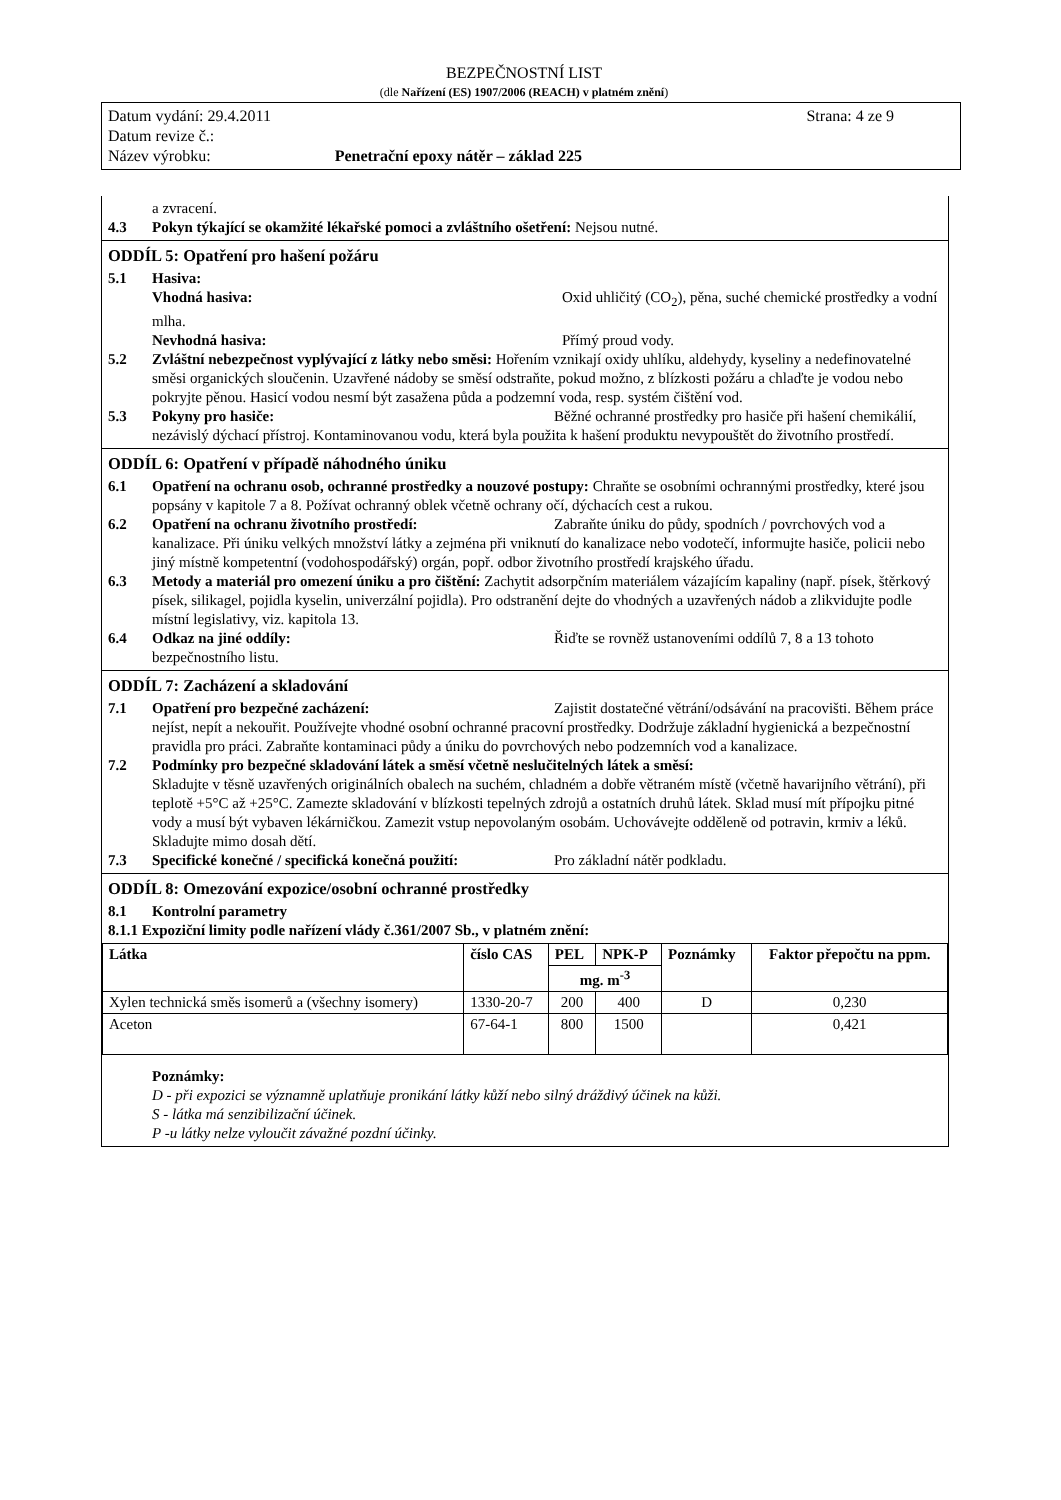BEZPEČNOSTNÍ LIST
(dle Nařízení (ES) 1907/2006 (REACH) v platném znění)
Datum vydání: 29.4.2011 Strana: 4 ze 9
Datum revize č.:
Název výrobku: Penetrační epoxy nátěr – základ 225
a zvracení.
4.3 Pokyn týkající se okamžité lékařské pomoci a zvláštního ošetření: Nejsou nutné.
ODDÍL 5: Opatření pro hašení požáru
5.1 Hasiva:
Vhodná hasiva: Oxid uhličitý (CO<sub>2</sub>), pěna, suché chemické prostředky a vodní mlha.
Nevhodná hasiva: Přímý proud vody.
5.2 Zvláštní nebezpečnost vyplývající z látky nebo směsi: Hořením vznikají oxidy uhlíku, aldehydy, kyseliny a nedefinovatelné směsi organických sloučenin. Uzavřené nádoby se směsí odstraňte, pokud možno, z blízkosti požáru a chlaďte je vodou nebo pokryjte pěnou. Hasicí vodou nesmí být zasažena půda a podzemní voda, resp. systém čištění vod.
5.3 Pokyny pro hasiče: Běžné ochranné prostředky pro hasiče při hašení chemikálií, nezávislý dýchací přístroj. Kontaminovanou vodu, která byla použita k hašení produktu nevypouštět do životního prostředí.
ODDÍL 6: Opatření v případě náhodného úniku
6.1 Opatření na ochranu osob, ochranné prostředky a nouzové postupy: Chraňte se osobními ochrannými prostředky, které jsou popsány v kapitole 7 a 8. Požívat ochranný oblek včetně ochrany očí, dýchacích cest a rukou.
6.2 Opatření na ochranu životního prostředí: Zabraňte úniku do půdy, spodních / povrchových vod a kanalizace. Při úniku velkých množství látky a zejména při vniknutí do kanalizace nebo vodotečí, informujte hasiče, policii nebo jiný místně kompetentní (vodohospodářský) orgán, popř. odbor životního prostředí krajského úřadu.
6.3 Metody a materiál pro omezení úniku a pro čištění: Zachytit adsorpčním materiálem vázajícím kapaliny (např. písek, štěrkový písek, silikagel, pojidla kyselin, univerzální pojidla). Pro odstranění dejte do vhodných a uzavřených nádob a zlikvidujte podle místní legislativy, viz. kapitola 13.
6.4 Odkaz na jiné oddíly: Řiďte se rovněž ustanoveními oddílů 7, 8 a 13 tohoto bezpečnostního listu.
ODDÍL 7: Zacházení a skladování
7.1 Opatření pro bezpečné zacházení: Zajistit dostatečné větrání/odsávání na pracovišti. Během práce nejíst, nepít a nekouřit. Používejte vhodné osobní ochranné pracovní prostředky. Dodržuje základní hygienická a bezpečnostní pravidla pro práci. Zabraňte kontaminaci půdy a úniku do povrchových nebo podzemních vod a kanalizace.
7.2 Podmínky pro bezpečné skladování látek a směsí včetně neslučitelných látek a směsí:
Skladujte v těsně uzavřených originálních obalech na suchém, chladném a dobře větraném místě (včetně havarijního větrání), při teplotě +5°C až +25°C. Zamezte skladování v blízkosti tepelných zdrojů a ostatních druhů látek. Sklad musí mít přípojku pitné vody a musí být vybaven lékárničkou. Zamezit vstup nepovolaným osobám. Uchovávejte odděleně od potravin, krmiv a léků. Skladujte mimo dosah dětí.
7.3 Specifické konečné / specifická konečná použití: Pro základní nátěr podkladu.
ODDÍL 8: Omezování expozice/osobní ochranné prostředky
8.1 Kontrolní parametry
8.1.1 Expoziční limity podle nařízení vlády č.361/2007 Sb., v platném znění:
| Látka | číslo CAS | PEL | NPK-P | Poznámky | Faktor přepočtu na ppm. |
| --- | --- | --- | --- | --- | --- |
| | | mg. m<sup>-3</sup> | | | |
| Xylen technická směs isomerů a (všechny isomery) | 1330-20-7 | 200 | 400 | D | 0,230 |
| Aceton | 67-64-1 | 800 | 1500 | | 0,421 |
Poznámky:
D - při expozici se významně uplatňuje pronikání látky kůží nebo silný dráždivý účinek na kůži.
S - látka má senzibilizační účinek.
P -u látky nelze vyloučit závažné pozdní účinky.